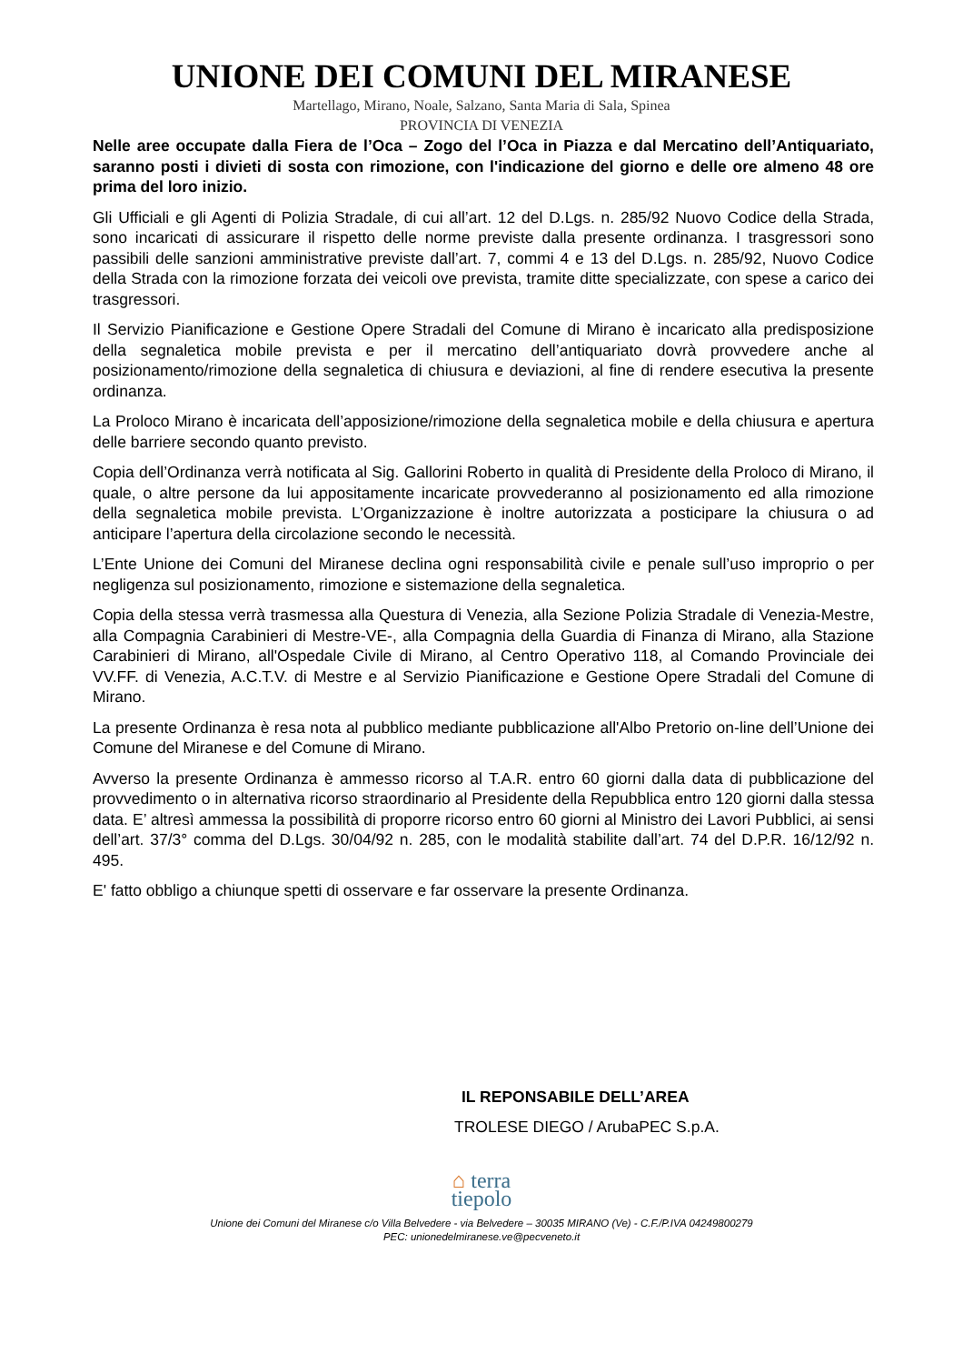UNIONE DEI COMUNI DEL MIRANESE
Martellago, Mirano, Noale, Salzano, Santa Maria di Sala, Spinea
PROVINCIA DI VENEZIA
Nelle aree occupate dalla Fiera de l’Oca – Zogo del l’Oca in Piazza e dal Mercatino dell’Antiquariato, saranno posti i divieti di sosta con rimozione, con l'indicazione del giorno e delle ore almeno 48 ore prima del loro inizio.
Gli Ufficiali e gli Agenti di Polizia Stradale, di cui all’art. 12 del D.Lgs. n. 285/92 Nuovo Codice della Strada, sono incaricati di assicurare il rispetto delle norme previste dalla presente ordinanza. I trasgressori sono passibili delle sanzioni amministrative previste dall’art. 7, commi 4 e 13 del D.Lgs. n. 285/92, Nuovo Codice della Strada con la rimozione forzata dei veicoli ove prevista, tramite ditte specializzate, con spese a carico dei trasgressori.
Il Servizio Pianificazione e Gestione Opere Stradali del Comune di Mirano è incaricato alla predisposizione della segnaletica mobile prevista e per il mercatino dell’antiquariato dovrà provvedere anche al posizionamento/rimozione della segnaletica di chiusura e deviazioni, al fine di rendere esecutiva la presente ordinanza.
La Proloco Mirano è incaricata dell’apposizione/rimozione della segnaletica mobile e della chiusura e apertura delle barriere secondo quanto previsto.
Copia dell’Ordinanza verrà notificata al Sig. Gallorini Roberto in qualità di Presidente della Proloco di Mirano, il quale, o altre persone da lui appositamente incaricate provvederanno al posizionamento ed alla rimozione della segnaletica mobile prevista. L’Organizzazione è inoltre autorizzata a posticipare la chiusura o ad anticipare l’apertura della circolazione secondo le necessità.
L’Ente Unione dei Comuni del Miranese declina ogni responsabilità civile e penale sull’uso improprio o per negligenza sul posizionamento, rimozione e sistemazione della segnaletica.
Copia della stessa verrà trasmessa alla Questura di Venezia, alla Sezione Polizia Stradale di Venezia-Mestre, alla Compagnia Carabinieri di Mestre-VE-, alla Compagnia della Guardia di Finanza di Mirano, alla Stazione Carabinieri di Mirano, all'Ospedale Civile di Mirano, al Centro Operativo 118, al Comando Provinciale dei VV.FF. di Venezia, A.C.T.V. di Mestre e al Servizio Pianificazione e Gestione Opere Stradali del Comune di Mirano.
La presente Ordinanza è resa nota al pubblico mediante pubblicazione all'Albo Pretorio on-line dell’Unione dei Comune del Miranese e del Comune di Mirano.
Avverso la presente Ordinanza è ammesso ricorso al T.A.R. entro 60 giorni dalla data di pubblicazione del provvedimento o in alternativa ricorso straordinario al Presidente della Repubblica entro 120 giorni dalla stessa data. E’ altresì ammessa la possibilità di proporre ricorso entro 60 giorni al Ministro dei Lavori Pubblici, ai sensi dell’art. 37/3° comma del D.Lgs. 30/04/92 n. 285, con le modalità stabilite dall’art. 74 del D.P.R. 16/12/92 n. 495.
E' fatto obbligo a chiunque spetti di osservare e far osservare la presente Ordinanza.
IL REPONSABILE DELL’AREA
TROLESE DIEGO / ArubaPEC S.p.A.
⌂ terra
tiepolo
Unione dei Comuni del Miranese c/o Villa Belvedere - via Belvedere – 30035 MIRANO (Ve) - C.F./P.IVA 04249800279
PEC: unionedelmiranese.ve@pecveneto.it